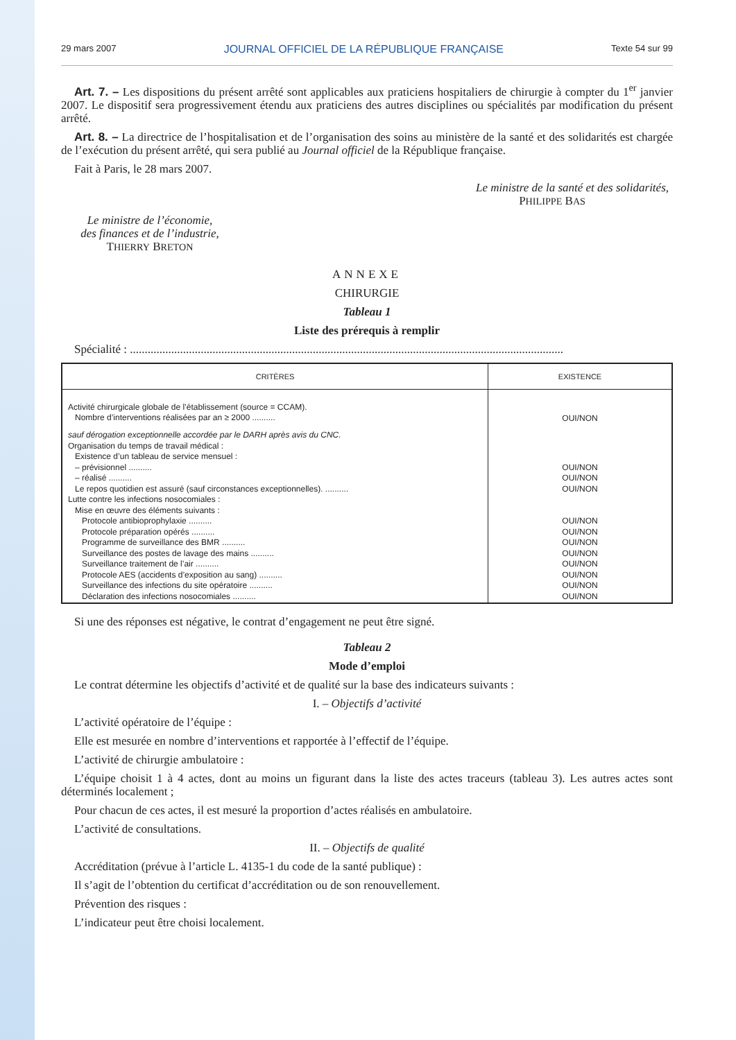29 mars 2007 JOURNAL OFFICIEL DE LA RÉPUBLIQUE FRANÇAISE Texte 54 sur 99
Art. 7. – Les dispositions du présent arrêté sont applicables aux praticiens hospitaliers de chirurgie à compter du 1<sup>er</sup> janvier 2007. Le dispositif sera progressivement étendu aux praticiens des autres disciplines ou spécialités par modification du présent arrêté.
Art. 8. – La directrice de l’hospitalisation et de l’organisation des soins au ministère de la santé et des solidarités est chargée de l’exécution du présent arrêté, qui sera publié au Journal officiel de la République française.
Fait à Paris, le 28 mars 2007.
Le ministre de la santé et des solidarités,
PHILIPPE BAS
Le ministre de l’économie,
des finances et de l’industrie,
THIERRY BRETON
ANNEXE
CHIRURGIE
Tableau 1
Liste des prérequis à remplir
Spécialité : ...................................................................................................................................................
| CRITÈRES | EXISTENCE |
| --- | --- |
| Activité chirurgicale globale de l’établissement (source = CCAM). Nombre d’interventions réalisées par an ≥ 2000 .......... | OUI/NON |
| sauf dérogation exceptionnelle accordée par le DARH après avis du CNC. Organisation du temps de travail médical : Existence d’un tableau de service mensuel : – prévisionnel .......... – réalisé .......... Le repos quotidien est assuré (sauf circonstances exceptionnelles). .......... Lutte contre les infections nosocomiales : Mise en œuvre des éléments suivants : Protocole antibioprophylaxie .......... Protocole préparation opérés .......... Programme de surveillance des BMR .......... Surveillance des postes de lavage des mains .......... Surveillance traitement de l’air .......... Protocole AES (accidents d’exposition au sang) .......... Surveillance des infections du site opératoire .......... Déclaration des infections nosocomiales .......... | OUI/NON OUI/NON OUI/NON OUI/NON OUI/NON OUI/NON OUI/NON OUI/NON OUI/NON OUI/NON OUI/NON |
Si une des réponses est négative, le contrat d’engagement ne peut être signé.
Tableau 2
Mode d’emploi
Le contrat détermine les objectifs d’activité et de qualité sur la base des indicateurs suivants :
I. – Objectifs d’activité
L’activité opératoire de l’équipe :
Elle est mesurée en nombre d’interventions et rapportée à l’effectif de l’équipe.
L’activité de chirurgie ambulatoire :
L’équipe choisit 1 à 4 actes, dont au moins un figurant dans la liste des actes traceurs (tableau 3). Les autres actes sont déterminés localement ;
Pour chacun de ces actes, il est mesuré la proportion d’actes réalisés en ambulatoire.
L’activité de consultations.
II. – Objectifs de qualité
Accréditation (prévue à l’article L. 4135-1 du code de la santé publique) :
Il s’agit de l’obtention du certificat d’accréditation ou de son renouvellement.
Prévention des risques :
L’indicateur peut être choisi localement.